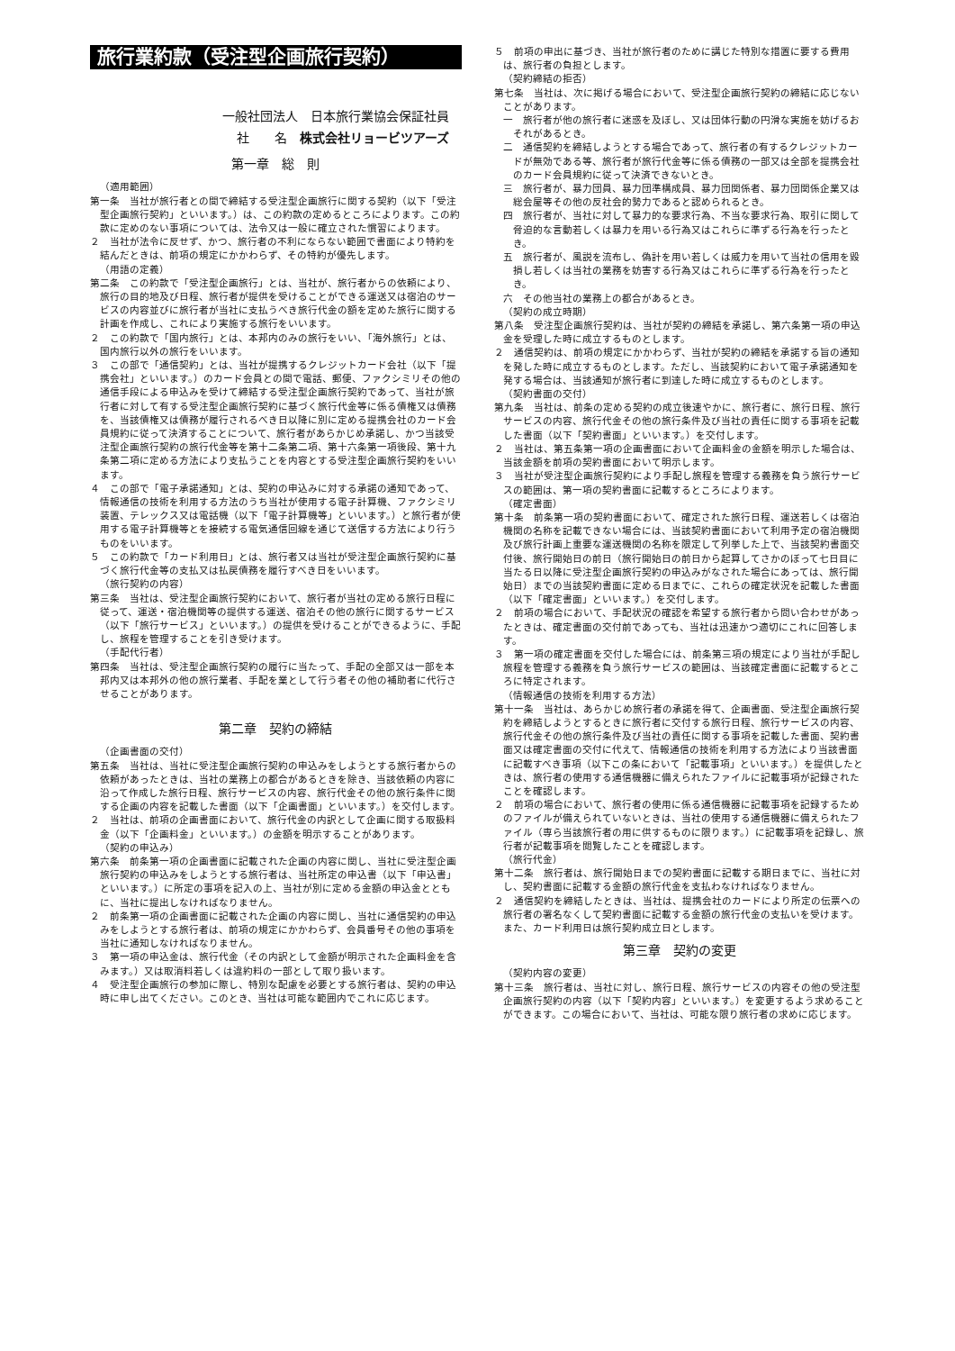旅行業約款（受注型企画旅行契約）
一般社団法人　日本旅行業協会保証社員
社　　名　株式会社リョービツアーズ
第一章　総　則
（適用範囲）
第一条　当社が旅行者との間で締結する受注型企画旅行に関する契約（以下「受注型企画旅行契約」といいます。）は、この約款の定めるところによります。この約款に定めのない事項については、法令又は一般に確立された慣習によります。
２　当社が法令に反せず、かつ、旅行者の不利にならない範囲で書面により特約を結んだときは、前項の規定にかかわらず、その特約が優先します。
（用語の定義）
第二条　この約款で「受注型企画旅行」とは、当社が、旅行者からの依頼により、旅行の目的地及び日程、旅行者が提供を受けることができる運送又は宿泊のサービスの内容並びに旅行者が当社に支払うべき旅行代金の額を定めた旅行に関する計画を作成し、これにより実施する旅行をいいます。
２　この約款で「国内旅行」とは、本邦内のみの旅行をいい、「海外旅行」とは、国内旅行以外の旅行をいいます。
３　この部で「通信契約」とは、当社が提携するクレジットカード会社（以下「提携会社」といいます。）のカード会員との間で電話、郵便、ファクシミリその他の通信手段による申込みを受けて締結する受注型企画旅行契約であって、当社が旅行者に対して有する受注型企画旅行契約に基づく旅行代金等に係る債権又は債務を、当該債権又は債務が履行されるべき日以降に別に定める提携会社のカード会員規約に従って決済することについて、旅行者があらかじめ承諾し、かつ当該受注型企画旅行契約の旅行代金等を第十二条第二項、第十六条第一項後段、第十九条第二項に定める方法により支払うことを内容とする受注型企画旅行契約をいいます。
４　この部で「電子承諾通知」とは、契約の申込みに対する承諾の通知であって、情報通信の技術を利用する方法のうち当社が使用する電子計算機、ファクシミリ装置、テレックス又は電話機（以下「電子計算機等」といいます。）と旅行者が使用する電子計算機等とを接続する電気通信回線を通じて送信する方法により行うものをいいます。
５　この約款で「カード利用日」とは、旅行者又は当社が受注型企画旅行契約に基づく旅行代金等の支払又は払戻債務を履行すべき日をいいます。
（旅行契約の内容）
第三条　当社は、受注型企画旅行契約において、旅行者が当社の定める旅行日程に従って、運送・宿泊機関等の提供する運送、宿泊その他の旅行に関するサービス（以下「旅行サービス」といいます。）の提供を受けることができるように、手配し、旅程を管理することを引き受けます。
（手配代行者）
第四条　当社は、受注型企画旅行契約の履行に当たって、手配の全部又は一部を本邦内又は本邦外の他の旅行業者、手配を業として行う者その他の補助者に代行させることがあります。
第二章　契約の締結
（企画書面の交付）
第五条　当社は、当社に受注型企画旅行契約の申込みをしようとする旅行者からの依頼があったときは、当社の業務上の都合があるときを除き、当該依頼の内容に沿って作成した旅行日程、旅行サービスの内容、旅行代金その他の旅行条件に関する企画の内容を記載した書面（以下「企画書面」といいます。）を交付します。
２　当社は、前項の企画書面において、旅行代金の内訳として企画に関する取扱料金（以下「企画料金」といいます。）の金額を明示することがあります。
（契約の申込み）
第六条　前条第一項の企画書面に記載された企画の内容に関し、当社に受注型企画旅行契約の申込みをしようとする旅行者は、当社所定の申込書（以下「申込書」といいます。）に所定の事項を記入の上、当社が別に定める金額の申込金とともに、当社に提出しなければなりません。
２　前条第一項の企画書面に記載された企画の内容に関し、当社に通信契約の申込みをしようとする旅行者は、前項の規定にかかわらず、会員番号その他の事項を当社に通知しなければなりません。
３　第一項の申込金は、旅行代金（その内訳として金額が明示された企画料金を含みます。）又は取消料若しくは違約料の一部として取り扱います。
４　受注型企画旅行の参加に際し、特別な配慮を必要とする旅行者は、契約の申込時に申し出てください。このとき、当社は可能な範囲内でこれに応じます。
５　前項の申出に基づき、当社が旅行者のために講じた特別な措置に要する費用は、旅行者の負担とします。
（契約締結の拒否）
第七条　当社は、次に掲げる場合において、受注型企画旅行契約の締結に応じないことがあります。
一　旅行者が他の旅行者に迷惑を及ぼし、又は団体行動の円滑な実施を妨げるおそれがあるとき。
二　通信契約を締結しようとする場合であって、旅行者の有するクレジットカードが無効である等、旅行者が旅行代金等に係る債務の一部又は全部を提携会社のカード会員規約に従って決済できないとき。
三　旅行者が、暴力団員、暴力団準構成員、暴力団関係者、暴力団関係企業又は総会屋等その他の反社会的勢力であると認められるとき。
四　旅行者が、当社に対して暴力的な要求行為、不当な要求行為、取引に関して脅迫的な言動若しくは暴力を用いる行為又はこれらに準ずる行為を行ったとき。
五　旅行者が、風説を流布し、偽計を用い若しくは威力を用いて当社の信用を毀損し若しくは当社の業務を妨害する行為又はこれらに準ずる行為を行ったとき。
六　その他当社の業務上の都合があるとき。
（契約の成立時期）
第八条　受注型企画旅行契約は、当社が契約の締結を承諾し、第六条第一項の申込金を受理した時に成立するものとします。
２　通信契約は、前項の規定にかかわらず、当社が契約の締結を承諾する旨の通知を発した時に成立するものとします。ただし、当該契約において電子承諾通知を発する場合は、当該通知が旅行者に到達した時に成立するものとします。
（契約書面の交付）
第九条　当社は、前条の定める契約の成立後速やかに、旅行者に、旅行日程、旅行サービスの内容、旅行代金その他の旅行条件及び当社の責任に関する事項を記載した書面（以下「契約書面」といいます。）を交付します。
２　当社は、第五条第一項の企画書面において企画料金の金額を明示した場合は、当該金額を前項の契約書面において明示します。
３　当社が受注型企画旅行契約により手配し旅程を管理する義務を負う旅行サービスの範囲は、第一項の契約書面に記載するところによります。
（確定書面）
第十条　前条第一項の契約書面において、確定された旅行日程、運送若しくは宿泊機関の名称を記載できない場合には、当該契約書面において利用予定の宿泊機関及び旅行計画上重要な運送機関の名称を限定して列挙した上で、当該契約書面交付後、旅行開始日の前日（旅行開始日の前日から起算してさかのぼって七日目に当たる日以降に受注型企画旅行契約の申込みがなされた場合にあっては、旅行開始日）までの当該契約書面に定める日までに、これらの確定状況を記載した書面（以下「確定書面」といいます。）を交付します。
２　前項の場合において、手配状況の確認を希望する旅行者から問い合わせがあったときは、確定書面の交付前であっても、当社は迅速かつ適切にこれに回答します。
３　第一項の確定書面を交付した場合には、前条第三項の規定により当社が手配し旅程を管理する義務を負う旅行サービスの範囲は、当該確定書面に記載するところに特定されます。
（情報通信の技術を利用する方法）
第十一条　当社は、あらかじめ旅行者の承諾を得て、企画書面、受注型企画旅行契約を締結しようとするときに旅行者に交付する旅行日程、旅行サービスの内容、旅行代金その他の旅行条件及び当社の責任に関する事項を記載した書面、契約書面又は確定書面の交付に代えて、情報通信の技術を利用する方法により当該書面に記載すべき事項（以下この条において「記載事項」といいます。）を提供したときは、旅行者の使用する通信機器に備えられたファイルに記載事項が記録されたことを確認します。
２　前項の場合において、旅行者の使用に係る通信機器に記載事項を記録するためのファイルが備えられていないときは、当社の使用する通信機器に備えられたファイル（専ら当該旅行者の用に供するものに限ります。）に記載事項を記録し、旅行者が記載事項を閲覧したことを確認します。
（旅行代金）
第十二条　旅行者は、旅行開始日までの契約書面に記載する期日までに、当社に対し、契約書面に記載する金額の旅行代金を支払わなければなりません。
２　通信契約を締結したときは、当社は、提携会社のカードにより所定の伝票への旅行者の署名なくして契約書面に記載する金額の旅行代金の支払いを受けます。また、カード利用日は旅行契約成立日とします。
第三章　契約の変更
（契約内容の変更）
第十三条　旅行者は、当社に対し、旅行日程、旅行サービスの内容その他の受注型企画旅行契約の内容（以下「契約内容」といいます。）を変更するよう求めることができます。この場合において、当社は、可能な限り旅行者の求めに応じます。